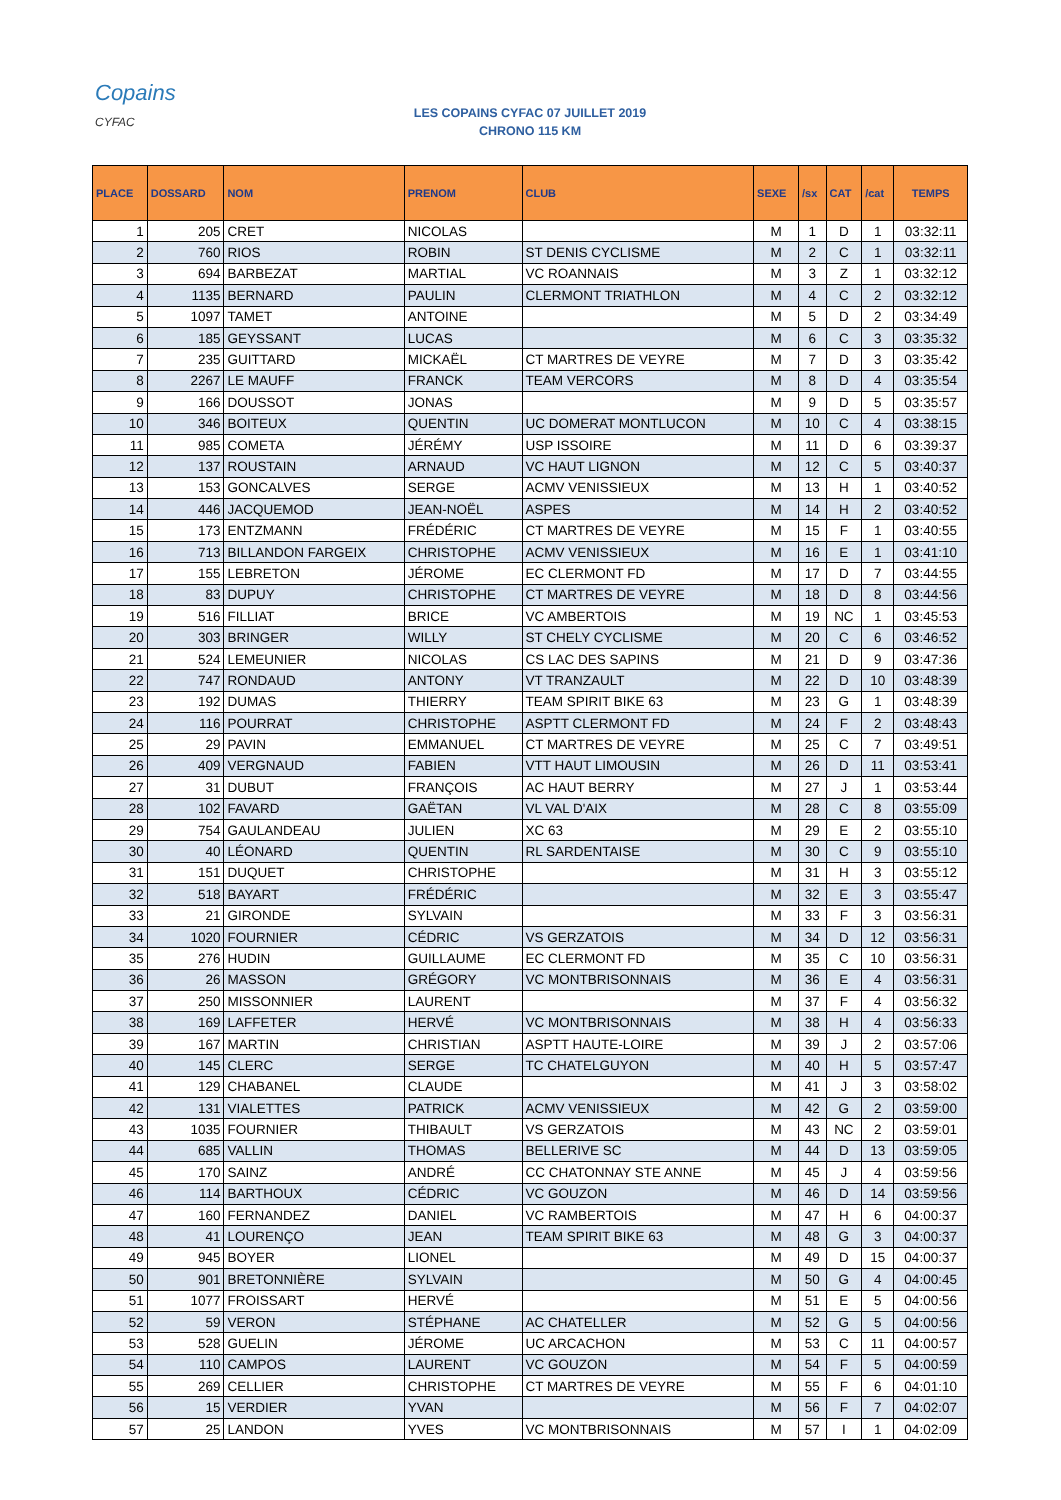Copains
CYFAC
LES COPAINS CYFAC 07 JUILLET 2019
CHRONO 115 KM
| PLACE | DOSSARD | NOM | PRENOM | CLUB | SEXE | /sx | CAT | /cat | TEMPS |
| --- | --- | --- | --- | --- | --- | --- | --- | --- | --- |
| 1 | 205 | CRET | NICOLAS | | M | 1 | D | 1 | 03:32:11 |
| 2 | 760 | RIOS | ROBIN | ST DENIS CYCLISME | M | 2 | C | 1 | 03:32:11 |
| 3 | 694 | BARBEZAT | MARTIAL | VC ROANNAIS | M | 3 | Z | 1 | 03:32:12 |
| 4 | 1135 | BERNARD | PAULIN | CLERMONT TRIATHLON | M | 4 | C | 2 | 03:32:12 |
| 5 | 1097 | TAMET | ANTOINE | | M | 5 | D | 2 | 03:34:49 |
| 6 | 185 | GEYSSANT | LUCAS | | M | 6 | C | 3 | 03:35:32 |
| 7 | 235 | GUITTARD | MICKAËL | CT MARTRES DE VEYRE | M | 7 | D | 3 | 03:35:42 |
| 8 | 2267 | LE MAUFF | FRANCK | TEAM VERCORS | M | 8 | D | 4 | 03:35:54 |
| 9 | 166 | DOUSSOT | JONAS | | M | 9 | D | 5 | 03:35:57 |
| 10 | 346 | BOITEUX | QUENTIN | UC DOMERAT MONTLUCON | M | 10 | C | 4 | 03:38:15 |
| 11 | 985 | COMETA | JÉRÉMY | USP ISSOIRE | M | 11 | D | 6 | 03:39:37 |
| 12 | 137 | ROUSTAIN | ARNAUD | VC HAUT LIGNON | M | 12 | C | 5 | 03:40:37 |
| 13 | 153 | GONCALVES | SERGE | ACMV VENISSIEUX | M | 13 | H | 1 | 03:40:52 |
| 14 | 446 | JACQUEMOD | JEAN-NOËL | ASPES | M | 14 | H | 2 | 03:40:52 |
| 15 | 173 | ENTZMANN | FRÉDÉRIC | CT MARTRES DE VEYRE | M | 15 | F | 1 | 03:40:55 |
| 16 | 713 | BILLANDON FARGEIX | CHRISTOPHE | ACMV VENISSIEUX | M | 16 | E | 1 | 03:41:10 |
| 17 | 155 | LEBRETON | JÉROME | EC CLERMONT FD | M | 17 | D | 7 | 03:44:55 |
| 18 | 83 | DUPUY | CHRISTOPHE | CT MARTRES DE VEYRE | M | 18 | D | 8 | 03:44:56 |
| 19 | 516 | FILLIAT | BRICE | VC AMBERTOIS | M | 19 | NC | 1 | 03:45:53 |
| 20 | 303 | BRINGER | WILLY | ST CHELY CYCLISME | M | 20 | C | 6 | 03:46:52 |
| 21 | 524 | LEMEUNIER | NICOLAS | CS LAC DES SAPINS | M | 21 | D | 9 | 03:47:36 |
| 22 | 747 | RONDAUD | ANTONY | VT TRANZAULT | M | 22 | D | 10 | 03:48:39 |
| 23 | 192 | DUMAS | THIERRY | TEAM SPIRIT BIKE 63 | M | 23 | G | 1 | 03:48:39 |
| 24 | 116 | POURRAT | CHRISTOPHE | ASPTT CLERMONT FD | M | 24 | F | 2 | 03:48:43 |
| 25 | 29 | PAVIN | EMMANUEL | CT MARTRES DE VEYRE | M | 25 | C | 7 | 03:49:51 |
| 26 | 409 | VERGNAUD | FABIEN | VTT HAUT LIMOUSIN | M | 26 | D | 11 | 03:53:41 |
| 27 | 31 | DUBUT | FRANÇOIS | AC HAUT BERRY | M | 27 | J | 1 | 03:53:44 |
| 28 | 102 | FAVARD | GAËTAN | VL VAL D'AIX | M | 28 | C | 8 | 03:55:09 |
| 29 | 754 | GAULANDEAU | JULIEN | XC 63 | M | 29 | E | 2 | 03:55:10 |
| 30 | 40 | LÉONARD | QUENTIN | RL SARDENTAISE | M | 30 | C | 9 | 03:55:10 |
| 31 | 151 | DUQUET | CHRISTOPHE | | M | 31 | H | 3 | 03:55:12 |
| 32 | 518 | BAYART | FRÉDÉRIC | | M | 32 | E | 3 | 03:55:47 |
| 33 | 21 | GIRONDE | SYLVAIN | | M | 33 | F | 3 | 03:56:31 |
| 34 | 1020 | FOURNIER | CÉDRIC | VS GERZATOIS | M | 34 | D | 12 | 03:56:31 |
| 35 | 276 | HUDIN | GUILLAUME | EC CLERMONT FD | M | 35 | C | 10 | 03:56:31 |
| 36 | 26 | MASSON | GRÉGORY | VC MONTBRISONNAIS | M | 36 | E | 4 | 03:56:31 |
| 37 | 250 | MISSONNIER | LAURENT | | M | 37 | F | 4 | 03:56:32 |
| 38 | 169 | LAFFETER | HERVÉ | VC MONTBRISONNAIS | M | 38 | H | 4 | 03:56:33 |
| 39 | 167 | MARTIN | CHRISTIAN | ASPTT HAUTE-LOIRE | M | 39 | J | 2 | 03:57:06 |
| 40 | 145 | CLERC | SERGE | TC CHATELGUYON | M | 40 | H | 5 | 03:57:47 |
| 41 | 129 | CHABANEL | CLAUDE | | M | 41 | J | 3 | 03:58:02 |
| 42 | 131 | VIALETTES | PATRICK | ACMV VENISSIEUX | M | 42 | G | 2 | 03:59:00 |
| 43 | 1035 | FOURNIER | THIBAULT | VS GERZATOIS | M | 43 | NC | 2 | 03:59:01 |
| 44 | 685 | VALLIN | THOMAS | BELLERIVE SC | M | 44 | D | 13 | 03:59:05 |
| 45 | 170 | SAINZ | ANDRÉ | CC CHATONNAY STE ANNE | M | 45 | J | 4 | 03:59:56 |
| 46 | 114 | BARTHOUX | CÉDRIC | VC GOUZON | M | 46 | D | 14 | 03:59:56 |
| 47 | 160 | FERNANDEZ | DANIEL | VC RAMBERTOIS | M | 47 | H | 6 | 04:00:37 |
| 48 | 41 | LOURENÇO | JEAN | TEAM SPIRIT BIKE 63 | M | 48 | G | 3 | 04:00:37 |
| 49 | 945 | BOYER | LIONEL | | M | 49 | D | 15 | 04:00:37 |
| 50 | 901 | BRETONNIÈRE | SYLVAIN | | M | 50 | G | 4 | 04:00:45 |
| 51 | 1077 | FROISSART | HERVÉ | | M | 51 | E | 5 | 04:00:56 |
| 52 | 59 | VERON | STÉPHANE | AC CHATELLER | M | 52 | G | 5 | 04:00:56 |
| 53 | 528 | GUELIN | JÉROME | UC ARCACHON | M | 53 | C | 11 | 04:00:57 |
| 54 | 110 | CAMPOS | LAURENT | VC GOUZON | M | 54 | F | 5 | 04:00:59 |
| 55 | 269 | CELLIER | CHRISTOPHE | CT MARTRES DE VEYRE | M | 55 | F | 6 | 04:01:10 |
| 56 | 15 | VERDIER | YVAN | | M | 56 | F | 7 | 04:02:07 |
| 57 | 25 | LANDON | YVES | VC MONTBRISONNAIS | M | 57 | I | 1 | 04:02:09 |